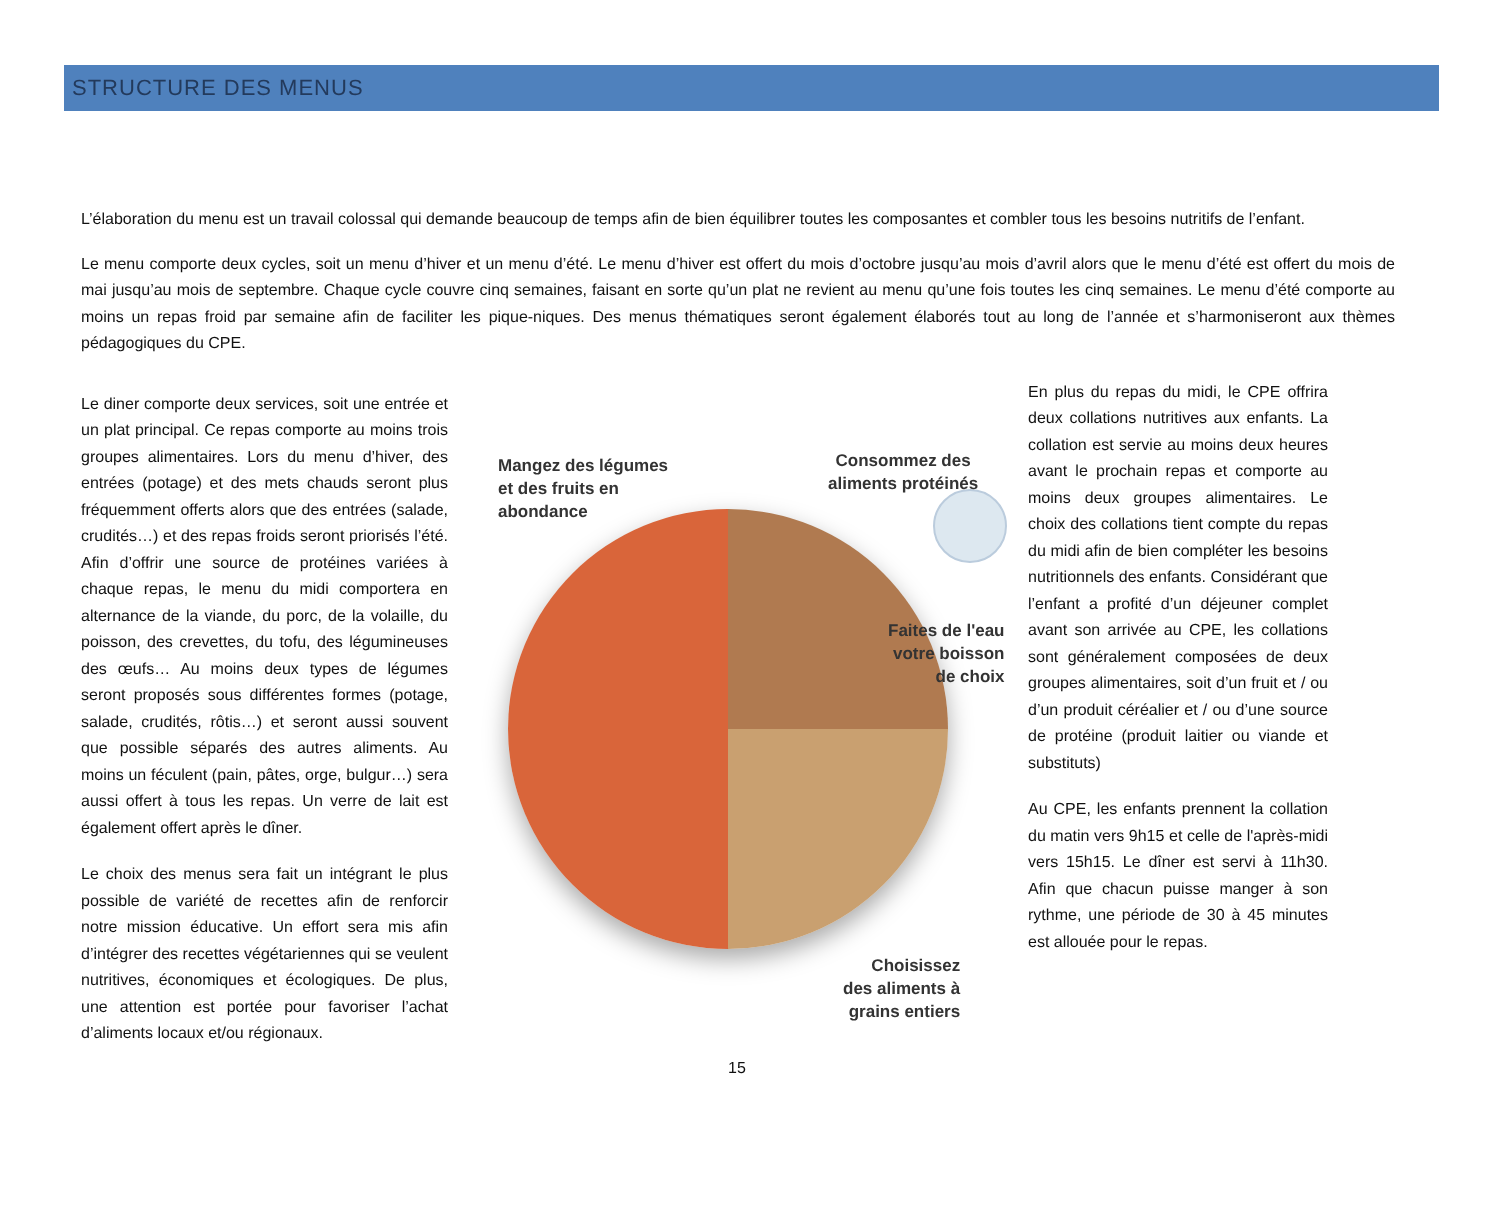STRUCTURE DES MENUS
L’élaboration du menu est un travail colossal qui demande beaucoup de temps afin de bien équilibrer toutes les composantes et combler tous les besoins nutritifs de l’enfant.
Le menu comporte deux cycles, soit un menu d’hiver et un menu d’été. Le menu d’hiver est offert du mois d’octobre jusqu’au mois d’avril alors que le menu d’été est offert du mois de mai jusqu’au mois de septembre. Chaque cycle couvre cinq semaines, faisant en sorte qu’un plat ne revient au menu qu’une fois toutes les cinq semaines. Le menu d’été comporte au moins un repas froid par semaine afin de faciliter les pique-niques. Des menus thématiques seront également élaborés tout au long de l’année et s’harmoniseront aux thèmes pédagogiques du CPE.
Le diner comporte deux services, soit une entrée et un plat principal. Ce repas comporte au moins trois groupes alimentaires. Lors du menu d’hiver, des entrées (potage) et des mets chauds seront plus fréquemment offerts alors que des entrées (salade, crudités…) et des repas froids seront priorisés l’été. Afin d’offrir une source de protéines variées à chaque repas, le menu du midi comportera en alternance de la viande, du porc, de la volaille, du poisson, des crevettes, du tofu, des légumineuses des œufs… Au moins deux types de légumes seront proposés sous différentes formes (potage, salade, crudités, rôtis…) et seront aussi souvent que possible séparés des autres aliments. Au moins un féculent (pain, pâtes, orge, bulgur…) sera aussi offert à tous les repas. Un verre de lait est également offert après le dîner.
Le choix des menus sera fait un intégrant le plus possible de variété de recettes afin de renforcir notre mission éducative. Un effort sera mis afin d’intégrer des recettes végétariennes qui se veulent nutritives, économiques et écologiques. De plus, une attention est portée pour favoriser l’achat d’aliments locaux et/ou régionaux.
Mangez des légumes
et des fruits en
abondance
Consommez des
aliments protéinés
Faites de l'eau
votre boisson
de choix
Choisissez
des aliments à
grains entiers
15
En plus du repas du midi, le CPE offrira deux collations nutritives aux enfants. La collation est servie au moins deux heures avant le prochain repas et comporte au moins deux groupes alimentaires. Le choix des collations tient compte du repas du midi afin de bien compléter les besoins nutritionnels des enfants. Considérant que l’enfant a profité d’un déjeuner complet avant son arrivée au CPE, les collations sont généralement composées de deux groupes alimentaires, soit d’un fruit et / ou d’un produit céréalier et / ou d’une source de protéine (produit laitier ou viande et substituts)
Au CPE, les enfants prennent la collation du matin vers 9h15 et celle de l'après-midi vers 15h15. Le dîner est servi à 11h30. Afin que chacun puisse manger à son rythme, une période de 30 à 45 minutes est allouée pour le repas.